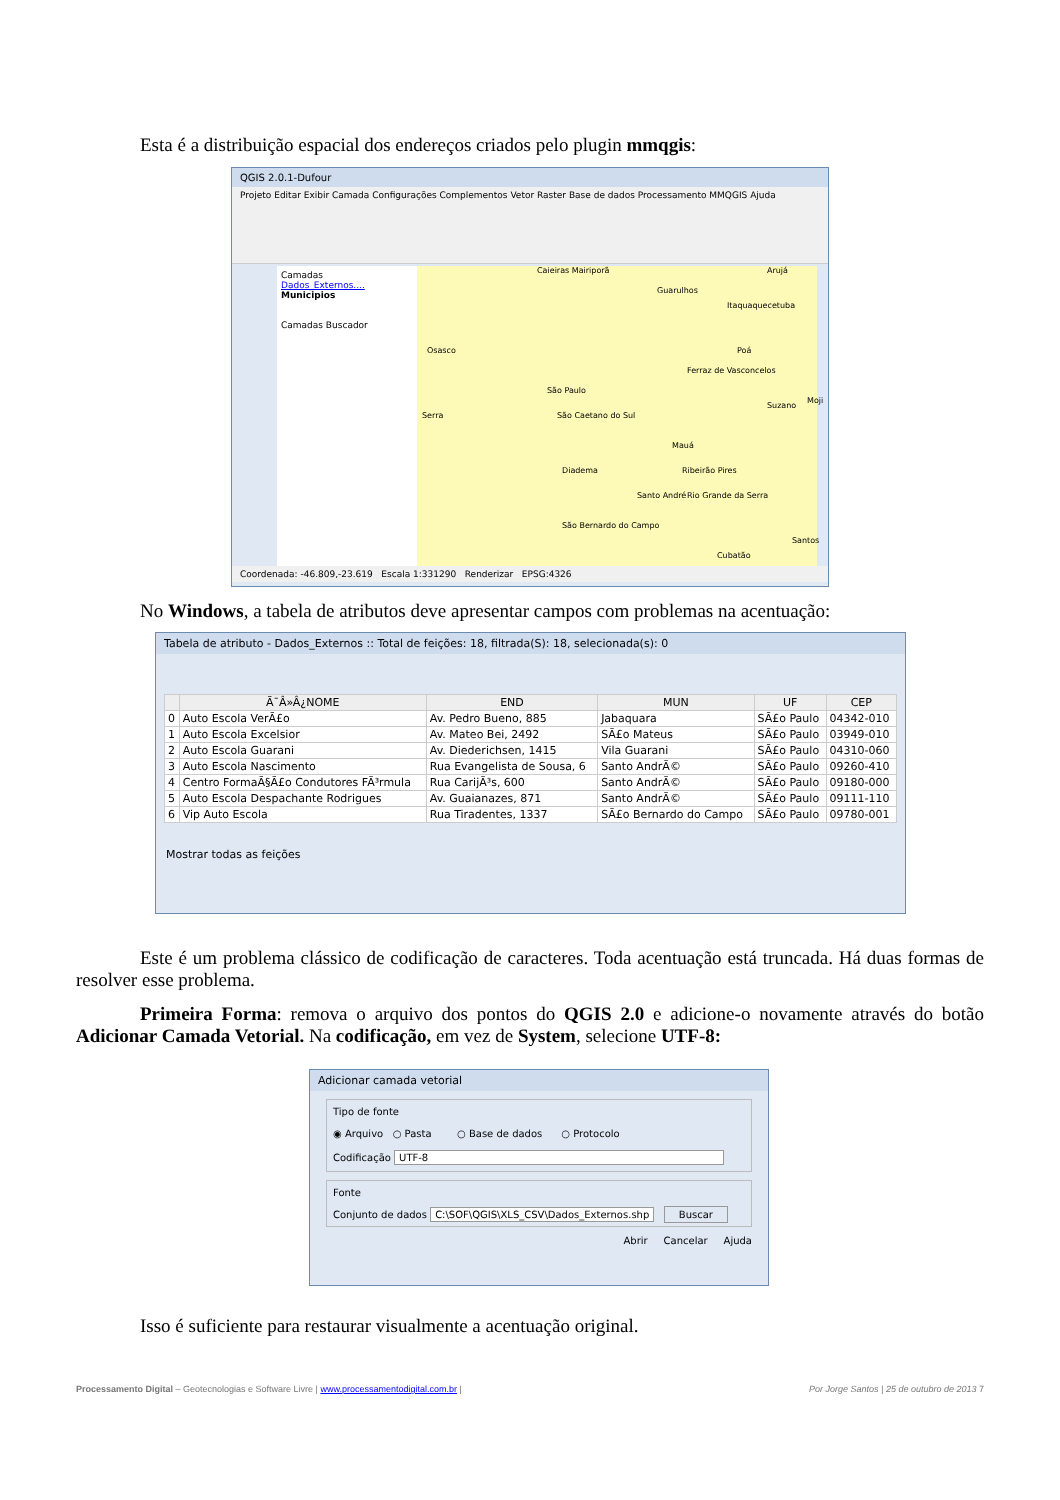Esta é a distribuição espacial dos endereços criados pelo plugin mmqgis:
QGIS 2.0.1-Dufour
Projeto Editar Exibir Camada Configurações Complementos Vetor Raster Base de dados Processamento MMQGIS Ajuda
Camadas
Dados_Externos....
Municipios
Camadas Buscador
Caieiras Mairiporã Arujá
Guarulhos
Itaquaquecetuba
Osasco Poá
Ferraz de Vasconcelos
São Paulo
Suzano
Moji
São Caetano do Sul Serra
Mauá
Diadema Ribeirão Pires
Santo André Rio Grande da Serra
São Bernardo do Campo
Santos
Cubatão
Coordenada: -46.809,-23.619 Escala 1:331290 Renderizar EPSG:4326
No Windows, a tabela de atributos deve apresentar campos com problemas na acentuação:
Tabela de atributo - Dados_Externos :: Total de feições: 18, filtrada(S): 18, selecionada(s): 0
| | Ã¯Â»Â¿NOME | END | MUN | UF | CEP |
| --- | --- | --- | --- | --- | --- |
| 0 | Auto Escola VerÃ£o | Av. Pedro Bueno, 885 | Jabaquara | SÃ£o Paulo | 04342-010 |
| 1 | Auto Escola Excelsior | Av. Mateo Bei, 2492 | SÃ£o Mateus | SÃ£o Paulo | 03949-010 |
| 2 | Auto Escola Guarani | Av. Diederichsen, 1415 | Vila Guarani | SÃ£o Paulo | 04310-060 |
| 3 | Auto Escola Nascimento | Rua Evangelista de Sousa, 6 | Santo AndrÃ© | SÃ£o Paulo | 09260-410 |
| 4 | Centro FormaÃ§Ã£o Condutores FÃ³rmula | Rua CarijÃ³s, 600 | Santo AndrÃ© | SÃ£o Paulo | 09180-000 |
| 5 | Auto Escola Despachante Rodrigues | Av. Guaianazes, 871 | Santo AndrÃ© | SÃ£o Paulo | 09111-110 |
| 6 | Vip Auto Escola | Rua Tiradentes, 1337 | SÃ£o Bernardo do Campo | SÃ£o Paulo | 09780-001 |
Mostrar todas as feições
Este é um problema clássico de codificação de caracteres. Toda acentuação está truncada. Há duas formas de resolver esse problema.
Primeira Forma: remova o arquivo dos pontos do QGIS 2.0 e adicione-o novamente através do botão Adicionar Camada Vetorial. Na codificação, em vez de System, selecione UTF-8:
Adicionar camada vetorial
Tipo de fonte
◉ Arquivo ○ Pasta ○ Base de dados ○ Protocolo
Codificação UTF-8
Fonte
Conjunto de dados C:\SOF\QGIS\XLS_CSV\Dados_Externos.shp Buscar
Abrir Cancelar Ajuda
Isso é suficiente para restaurar visualmente a acentuação original.
Processamento Digital – Geotecnologias e Software Livre | www.processamentodigital.com.br | Por Jorge Santos | 25 de outubro de 2013 7